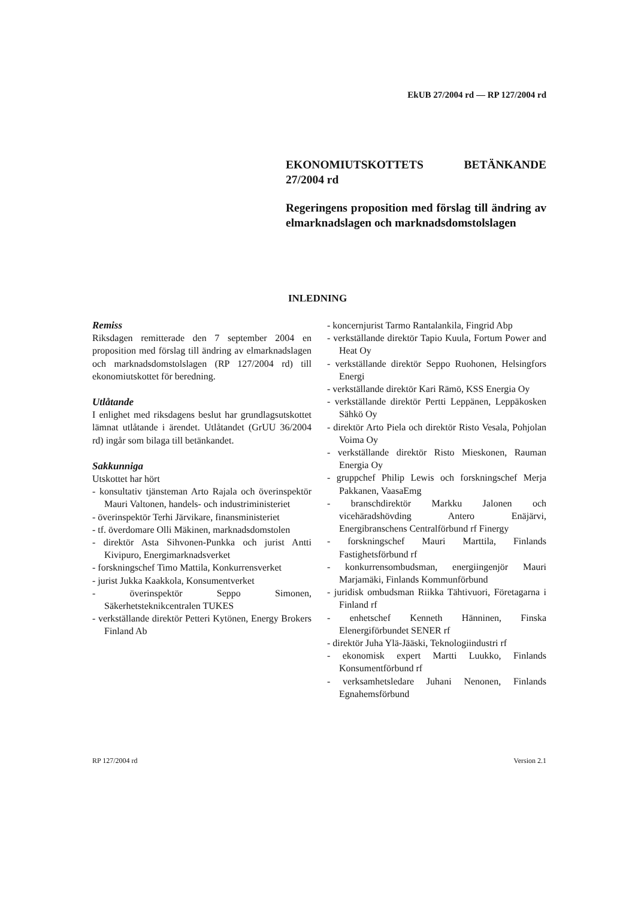EkUB 27/2004 rd — RP 127/2004 rd
EKONOMIUTSKOTTETS BETÄNKANDE 27/2004 rd
Regeringens proposition med förslag till ändring av elmarknadslagen och marknadsdomstolslagen
INLEDNING
Remiss
Riksdagen remitterade den 7 september 2004 en proposition med förslag till ändring av elmarknadslagen och marknadsdomstolslagen (RP 127/2004 rd) till ekonomiutskottet för beredning.
Utlåtande
I enlighet med riksdagens beslut har grundlagsutskottet lämnat utlåtande i ärendet. Utlåtandet (GrUU 36/2004 rd) ingår som bilaga till betänkandet.
Sakkunniga
Utskottet har hört
- konsultativ tjänsteman Arto Rajala och överinspektör Mauri Valtonen, handels- och industriministeriet
- överinspektör Terhi Järvikare, finansministeriet
- tf. överdomare Olli Mäkinen, marknadsdomstolen
- direktör Asta Sihvonen-Punkka och jurist Antti Kivipuro, Energimarknadsverket
- forskningschef Timo Mattila, Konkurrensverket
- jurist Jukka Kaakkola, Konsumentverket
- överinspektör Seppo Simonen, Säkerhetsteknikcentralen TUKES
- verkställande direktör Petteri Kytönen, Energy Brokers Finland Ab
- koncernjurist Tarmo Rantalankila, Fingrid Abp
- verkställande direktör Tapio Kuula, Fortum Power and Heat Oy
- verkställande direktör Seppo Ruohonen, Helsingfors Energi
- verkställande direktör Kari Rämö, KSS Energia Oy
- verkställande direktör Pertti Leppänen, Leppäkosken Sähkö Oy
- direktör Arto Piela och direktör Risto Vesala, Pohjolan Voima Oy
- verkställande direktör Risto Mieskonen, Rauman Energia Oy
- gruppchef Philip Lewis och forskningschef Merja Pakkanen, VaasaEmg
- branschdirektör Markku Jalonen och vicehäradshövding Antero Enäjärvi, Energibranschens Centralförbund rf Finergy
- forskningschef Mauri Marttila, Finlands Fastighetsförbund rf
- konkurrensombudsman, energiingenjör Mauri Marjamäki, Finlands Kommunförbund
- juridisk ombudsman Riikka Tähtivuori, Företagarna i Finland rf
- enhetschef Kenneth Hänninen, Finska Elenergiförbundet SENER rf
- direktör Juha Ylä-Jääski, Teknologiindustri rf
- ekonomisk expert Martti Luukko, Finlands Konsumentförbund rf
- verksamhetsledare Juhani Nenonen, Finlands Egnahemsförbund
RP 127/2004 rd Version 2.1